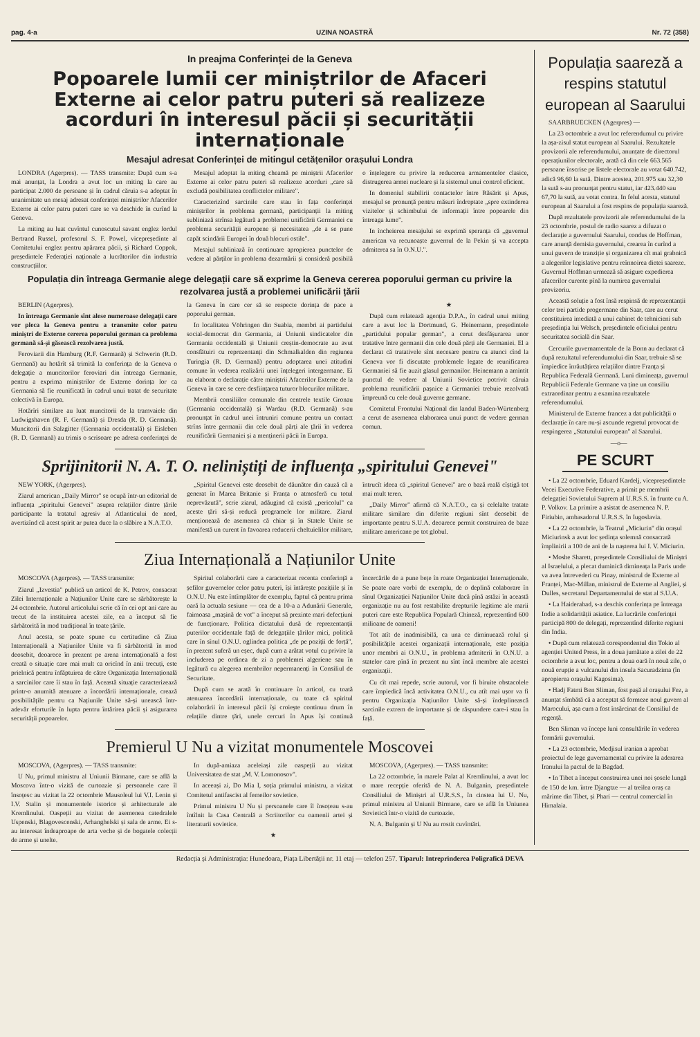pag. 4-a UZINA NOASTRĂ Nr. 72 (358)
In preajma Conferinței de la Geneva
Popoarele lumii cer miniștrilor de Afaceri Externe ai celor patru puteri să realizeze acorduri în interesul păcii și securității internaționale
Mesajul adresat Conferinței de mitingul cetățenilor orașului Londra
LONDRA (Agerpres). — TASS transmite: După cum s-a mai anunțat, la Londra a avut loc un miting la care au participat 2.000 de persoane și în cadrul căruia s-a adoptat în unanimitate un mesaj adresat conferinței miniștrilor Afacerilor Externe ai celor patru puteri care se va deschide în curînd la Geneva.
La miting au luat cuvîntul cunoscutul savant englez lordul Bertrand Russel, profesorul S. F. Powel, vicepreședinte al Comitetului englez pentru apărarea păcii, și Richard Coppok, președintele Federației naționale a lucrătorilor din industria construcțiilor.
Mesajul adoptat la miting cheamă pe miniștrii Afacerilor Externe ai celor patru puteri să realizeze acorduri „care să excludă posibilitatea conflictelor militare".
Caracterizînd sarcinile care stau în fața conferinței miniștrilor în problema germană, participanții la miting subliniază strînsa legătură a problemei unificării Germaniei cu problema securității europene și necesitatea „de a se pune capăt scindării Europei în două blocuri ostile".
Mesajul subliniază în continuare apropierea punctelor de vedere al părților în problema dezarmării și consideră posibilă o înțelegere cu privire la reducerea armamentelor clasice, distrugerea armei nucleare și la sistemul unui control eficient.
In domeniul stabilirii contactelor între Răsărit și Apus, mesajul se pronunță pentru măsuri îndreptate „spre extinderea vizitelor și schimbului de informații între popoarele din întreaga lume".
In încheierea mesajului se exprimă speranța că „guvernul american va recunoaște guvernul de la Pekin și va accepta admiterea sa în O.N.U.".
Populația din întreaga Germanie alege delegații care să exprime la Geneva cererea poporului german cu privire la rezolvarea justă a problemei unificării țării
BERLIN (Agerpres).
In întreaga Germanie sînt alese numeroase delegații care vor pleca la Geneva pentru a transmite celor patru miniștri de Externe cererea poporului german ca problema germană să-și găsească rezolvarea justă.
Feroviarii din Hamburg (R.F. Germană) și Schwerin (R.D. Germană) au hotărît să trimită la conferința de la Geneva o delegație a muncitorilor feroviari din întreaga Germanie, pentru a exprima miniștrilor de Externe dorința lor ca Germania să fie reunificată în cadrul unui tratat de securitate colectivă în Europa.
Hotărîri similare au luat muncitorii de la tramvaiele din Ludwigshaven (R. F. Germană) și Dresda (R. D. Germană). Muncitorii din Salzgitter (Germania occidentală) și Eisleben (R. D. Germană) au trimis o scrisoare pe adresa conferinței de la Geneva în care cer să se respecte dorința de pace a poporului german.
In localitatea Vöhringen din Suabia, membri ai partidului social-democrat din Germania, ai Uniunii sindicatelor din Germania occidentală și Uniunii creștin-democrate au avut consfătuiri cu reprezentanți din Schmalkalden din regiunea Turingia (R. D. Germană) pentru adoptarea unei atitudini comune în vederea realizării unei înțelegeri intergermane. Ei au elaborat o declarație către miniștrii Afacerilor Externe de la Geneva în care se cere desființarea tuturor blocurilor militare.
Membrii consiliilor comunale din centrele textile Gronau (Germania occidentală) și Wardau (R.D. Germană) s-au pronunțat în cadrul unei întruniri comune pentru un contact strîns între germanii din cele două părți ale țării în vederea reunificării Germaniei și a menținerii păcii în Europa.
★
După cum relatează agenția D.P.A., în cadrul unui miting care a avut loc la Dortmund, G. Heinemann, președintele „partidului popular german", a cerut desfășurarea unor tratative între germanii din cele două părți ale Germaniei. El a declarat că tratativele sînt necesare pentru ca atunci cînd la Geneva vor fi discutate problemele legate de reunificarea Germaniei să fie auzit glasul germanilor. Heinemann a amintit punctul de vedere al Uniunii Sovietice potrivit căruia problema reunificării pașnice a Germaniei trebuie rezolvată împreună cu cele două guverne germane.
Comitetul Frontului Național din landul Baden-Würtenberg a cerut de asemenea elaborarea unui punct de vedere german comun.
Sprijinitorii N. A. T. O. neliniștiți de influența „spiritului Genevei"
NEW YORK, (Agerpres).
Ziarul american „Daily Mirror" se ocupă într-un editorial de influența „spiritului Genevei" asupra relațiilor dintre țările participante la tratatul agresiv al Atlanticului de nord, avertizînd că acest spirit ar putea duce la o slăbire a N.A.T.O.
„Spiritul Genevei este deosebit de dăunător din cauză că a generat în Marea Britanie și Franța o atmosferă cu totul neprevăzută", scrie ziarul, adăugind că există „pericolul" ca aceste țări să-și reducă programele lor militare. Ziarul menționează de asemenea că chiar și în Statele Unite se manifestă un curent în favoarea reducerii cheltuielilor militare, întrucît ideea că „spiritul Genevei" are o bază reală cîștigă tot mai mult teren.
„Daily Mirror" afirmă că N.A.T.O., ca și celelalte tratate militare similare din diferite regiuni sînt deosebit de importante pentru S.U.A. deoarece permit construirea de baze militare americane pe tot globul.
Ziua Internațională a Națiunilor Unite
MOSCOVA (Agerpres). — TASS transmite:
Ziarul „Izvestia" publică un articol de K. Petrov, consacrat Zilei Internaționale a Națiunilor Unite care se sărbătorește la 24 octombrie. Autorul articolului scrie că în cei opt ani care au trecut de la instituirea acestei zile, ea a început să fie sărbătorită în mod tradițional în toate țările.
Anul acesta, se poate spune cu certitudine că Ziua Internațională a Națiunilor Unite va fi sărbătorită în mod deosebit, deoarece în prezent pe arena internațională a fost creată o situație care mai mult ca oricînd în anii trecuți, este prielnică pentru înfăptuirea de către Organizația Internațională a sarcinilor care îi stau în față. Această situație caracterizează printr-o anumită atenuare a încordării internaționale, crează posibilitățile pentru ca Națiunile Unite să-și unească într-adevăr eforturile în lupta pentru întărirea păcii și asigurarea securității popoarelor.
Spiritul colaborării care a caracterizat recenta conferință a șefilor guvernelor celor patru puteri, își întărește pozițiile și în O.N.U. Nu este întîmplător de exemplu, faptul că pentru prima oară la actuala sesiune — cea de a 10-a a Adunării Generale, faimoasa „mașină de vot" a început să prezinte mari defecțiuni de funcționare. Politica dictatului dusă de reprezentanții puterilor occidentale față de delegațiile țărilor mici, politică care în sînul O.N.U. oglindea politica „de pe poziții de forță", în prezent suferă un eșec, după cum a arătat votul cu privire la includerea pe ordinea de zi a problemei algeriene sau în legătură cu alegerea membrilor nepermanenți în Consiliul de Securitate.
După cum se arată în continuare în articol, cu toată atenuarea încordării internaționale, cu toate că spiritul colaborării în interesul păcii își croiește continuu drum în relațiile dintre țări, unele cercuri în Apus își continuă încercările de a pune bețe în roate Organizației Internaționale. Se poate oare vorbi de exemplu, de o deplină colaborare în sînul Organizației Națiunilor Unite dacă pînă astăzi în această organizație nu au fost restabilite drepturile legitime ale marii puteri care este Republica Populară Chineză, reprezentînd 600 milioane de oameni!
Tot atît de inadmisibilă, ca una ce diminuează rolul și posibilitățile acestei organizații internaționale, este poziția unor membri ai O.N.U., în problema admiterii în O.N.U. a statelor care pînă în prezent nu sînt încă membre ale acestei organizații.
Cu cît mai repede, scrie autorul, vor fi biruite obstacolele care împiedică încă activitatea O.N.U., cu atît mai ușor va fi pentru Organizația Națiunilor Unite să-și îndeplinească sarcinile extrem de importante și de răspundere care-i stau în față.
Premierul U Nu a vizitat monumentele Moscovei
MOSCOVA, (Agerpres). — TASS transmite:
U Nu, primul ministru al Uniunii Birmane, care se află la Moscova într-o vizită de curtoazie și persoanele care îl însoțesc au vizitat la 22 octombrie Mausoleul lui V.I. Lenin și I.V. Stalin și monumentele istorice și arhitecturale ale Kremlinului. Oaspeții au vizitat de asemenea catedralele Uspenski, Blagovescenski, Arhanghelski și sala de arme. Ei s-au interesat îndeaproape de arta veche și de bogatele colecții de arme și unelte.
In după-amiaza aceleiași zile oaspeții au vizitat Universitatea de stat „M. V. Lomonosov".
In aceeași zi, Do Mia I, soția primului ministru, a vizitat Comitetul antifascist al femeilor sovietice.
Primul ministru U Nu și persoanele care îl însoțeau s-au întîlnit la Casa Centrală a Scriitorilor cu oamenii artei și literaturii sovietice.
★
MOSCOVA, (Agerpres). — TASS transmite:
La 22 octombrie, în marele Palat al Kremlinului, a avut loc o mare recepție oferită de N. A. Bulganin, președintele Consiliului de Miniștri al U.R.S.S., în cinstea lui U. Nu, primul ministru al Uniunii Birmane, care se află în Uniunea Sovietică într-o vizită de curtoazie.
N. A. Bulganin și U Nu au rostit cuvîntări.
Populația saareză a respins statutul european al Saarului
SAARBRUECKEN (Agerpres) —
La 23 octombrie a avut loc referendumul cu privire la așa-zisul statut european al Saarului. Rezultatele provizorii ale referendumului, anunțate de directorul operațiunilor electorale, arată că din cele 663.565 persoane înscrise pe listele electorale au votat 640.742, adică 96,60 la sută. Dintre acestea, 201.975 sau 32,30 la sută s-au pronunțat pentru statut, iar 423.440 sau 67,70 la sută, au votat contra. In felul acesta, statutul european al Saarului a fost respins de populația saareză.
După rezultatele provizorii ale referendumului de la 23 octombrie, postul de radio saarez a difuzat o declarație a guvernului Saarului, condus de Hoffman, care anunță demisia guvernului, crearea în curînd a unui guvern de tranziție și organizarea cît mai grabnică a alegerilor legislative pentru reînnoirea dietei saareze. Guvernul Hoffman urmează să asigure expedierea afacerilor curente pînă la numirea guvernului provizoriu.
Această soluție a fost însă respinsă de reprezentanții celor trei partide progermane din Saar, care au cerut constituirea imediată a unui cabinet de tehnicieni sub președinția lui Welsch, președintele oficiului pentru securitatea socială din Saar.
Cercurile guvernamentale de la Bonn au declarat că după rezultatul referendumului din Saar, trebuie să se împiedice înrăutățirea relațiilor dintre Franța și Republica Federală Germană. Luni dimineața, guvernul Republicii Federale Germane va ține un consiliu extraordinar pentru a examina rezultatele referendumului.
Ministerul de Externe francez a dat publicității o declarație în care nu-și ascunde regretul provocat de respingerea „Statutului european" al Saarului.
—o—
PE SCURT
• La 22 octombrie, Eduard Kardelj, vicepreședintele Vecei Executive Federative, a primit pe membrii delegației Sovietului Suprem al U.R.S.S. în frunte cu A. P. Volkov. La primire a asistat de asemenea N. P. Firiubin, ambasadorul U.R.S.S. în Iugoslavia.
• La 22 octombrie, la Teatrul „Miciurin" din orașul Miciurinsk a avut loc ședința solemnă consacrată împlinirii a 100 de ani de la nașterea lui I. V. Miciurin.
• Moshe Sharett, președintele Consiliului de Miniștri al Israelului, a plecat duminică dimineața la Paris unde va avea întrevederi cu Pinay, ministrul de Externe al Franței, Mac-Millan, ministrul de Externe al Angliei, și Dulles, secretarul Departamentului de stat al S.U.A.
• La Haiderabad, s-a deschis conferința pe întreaga Indie a solidarității asiatice. La lucrările conferinței participă 800 de delegați, reprezentînd diferite regiuni din India.
• După cum relatează corespondentul din Tokio al agenției United Press, în a doua jumătate a zilei de 22 octombrie a avut loc, pentru a doua oară în nouă zile, o nouă erupție a vulcanului din insula Sacuradzima (în apropierea orașului Kagosima).
• Hadj Fatmi Ben Sliman, fost pașă al orașului Fez, a anunțat sîmbătă că a acceptat să formeze noul guvern al Marocului, așa cum a fost însărcinat de Consiliul de regență.
Ben Sliman va începe luni consultările în vederea formării guvernului.
• La 23 octombrie, Medjisul iranian a aprobat proiectul de lege guvernamental cu privire la aderarea Iranului la pactul de la Bagdad.
• In Tibet a început construirea unei noi șosele lungă de 150 de km. între Djangtze — al treilea oraș ca mărime din Tibet, și Phari — centrul comercial în Himalaia.
Redacția și Administrația: Hunedoara, Piața Libertății nr. 11 etaj — telefon 257. Tiparul: Intreprinderea Poligrafică DEVA